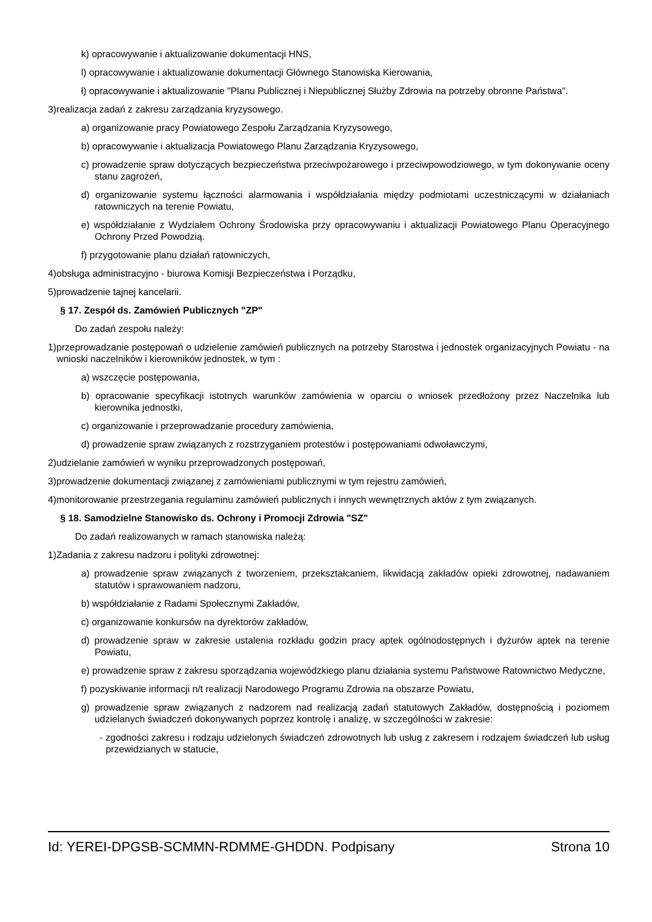k) opracowywanie i aktualizowanie dokumentacji HNS,
l) opracowywanie i aktualizowanie dokumentacji Głównego Stanowiska Kierowania,
ł) opracowywanie i aktualizowanie "Planu Publicznej i Niepublicznej Służby Zdrowia na potrzeby obronne Państwa".
3)realizacja zadań z zakresu zarządzania kryzysowego.
a) organizowanie pracy Powiatowego Zespołu Zarządzania Kryzysowego,
b) opracowywanie i aktualizacja Powiatowego Planu Zarządzania Kryzysowego,
c) prowadzenie spraw dotyczących bezpieczeństwa przeciwpożarowego i przeciwpowodziowego, w tym dokonywanie oceny stanu zagrożeń,
d) organizowanie systemu łączności alarmowania i współdziałania między podmiotami uczestniczącymi w działaniach ratowniczych na terenie Powiatu,
e) współdziałanie z Wydziałem Ochrony Środowiska przy opracowywaniu i aktualizacji Powiatowego Planu Operacyjnego Ochrony Przed Powodzią.
f) przygotowanie planu działań ratowniczych,
4)obsługa administracyjno - biurowa Komisji Bezpieczeństwa i Porządku,
5)prowadzenie tajnej kancelarii.
§ 17. Zespół ds. Zamówień Publicznych "ZP"
Do zadań zespołu należy:
1)przeprowadzanie postępowań o udzielenie zamówień publicznych na potrzeby Starostwa i jednostek organizacyjnych Powiatu - na wnioski naczelników i kierowników jednostek, w tym :
a) wszczęcie postępowania,
b) opracowanie specyfikacji istotnych warunków zamówienia w oparciu o wniosek przedłożony przez Naczelnika lub kierownika jednostki,
c) organizowanie i przeprowadzanie procedury zamówienia,
d) prowadzenie spraw związanych z rozstrzyganiem protestów i postępowaniami odwoławczymi,
2)udzielanie zamówień w wyniku przeprowadzonych postępowań,
3)prowadzenie dokumentacji związanej z zamówieniami publicznymi w tym rejestru zamówień,
4)monitorowanie przestrzegania regulaminu zamówień publicznych i innych wewnętrznych aktów z tym związanych.
§ 18. Samodzielne Stanowisko ds. Ochrony i Promocji Zdrowia "SZ"
Do zadań realizowanych w ramach stanowiska należą:
1)Zadania z zakresu nadzoru i polityki zdrowotnej:
a) prowadzenie spraw związanych z tworzeniem, przekształcaniem, likwidacją zakładów opieki zdrowotnej, nadawaniem statutów i sprawowaniem nadzoru,
b) współdziałanie z Radami Społecznymi Zakładów,
c) organizowanie konkursów na dyrektorów zakładów,
d) prowadzenie spraw w zakresie ustalenia rozkładu godzin pracy aptek ogólnodostępnych i dyżurów aptek na terenie Powiatu,
e) prowadzenie spraw z zakresu sporządzania wojewódzkiego planu działania systemu Państwowe Ratownictwo Medyczne,
f) pozyskiwanie informacji n/t realizacji Narodowego Programu Zdrowia na obszarze Powiatu,
g) prowadzenie spraw związanych z nadzorem nad realizacją zadań statutowych Zakładów, dostępnością i poziomem udzielanych świadczeń dokonywanych poprzez kontrolę i analizę, w szczególności w zakresie:
- zgodności zakresu i rodzaju udzielonych świadczeń zdrowotnych lub usług z zakresem i rodzajem świadczeń lub usług przewidzianych w statucie,
Id: YEREI-DPGSB-SCMMN-RDMME-GHDDN. Podpisany Strona 10